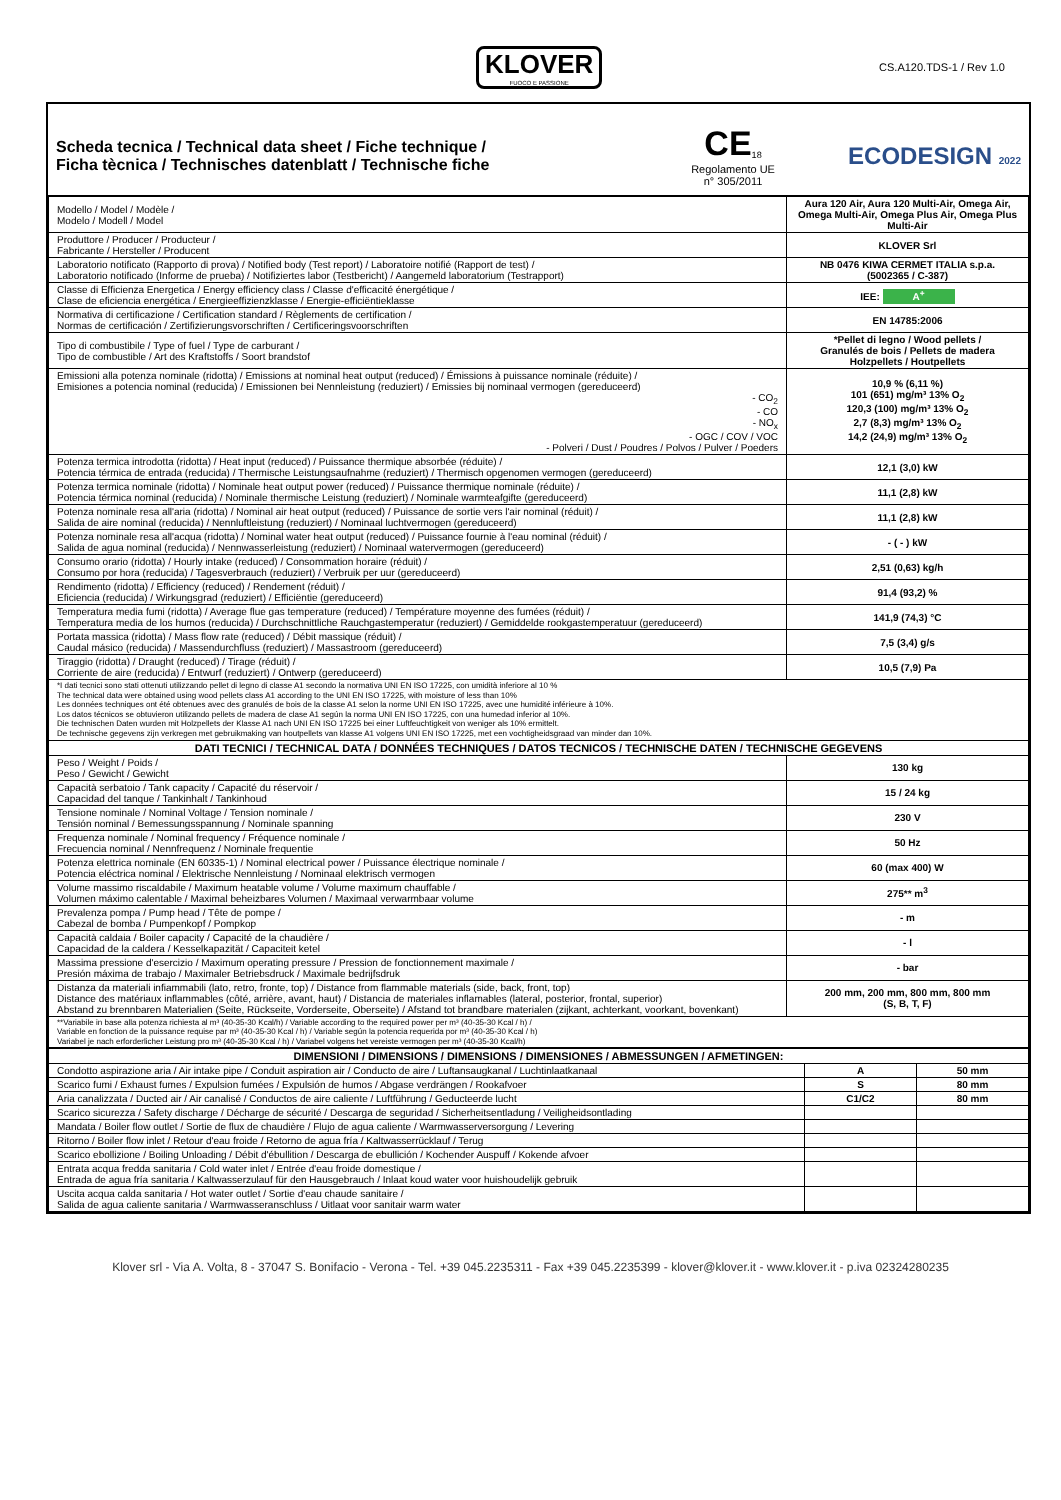KLOVER
FUOCO E PASSIONE
CS.A120.TDS-1 / Rev 1.0
Scheda tecnica / Technical data sheet / Fiche technique /
Ficha tècnica / Technisches datenblatt / Technische fiche
CE<sub>18</sub>
Regolamento UE
n° 305/2011
ECODESIGN 2022
| Modello / Model / Modèle / Modelo / Modell / Model | Aura 120 Air, Aura 120 Multi-Air, Omega Air, Omega Multi-Air, Omega Plus Air, Omega Plus Multi-Air |
| Produttore / Producer / Producteur / Fabricante / Hersteller / Producent | KLOVER Srl |
| Laboratorio notificato (Rapporto di prova) / Notified body (Test report) / Laboratoire notifié (Rapport de test) / Laboratorio notificado (Informe de prueba) / Notifiziertes labor (Testbericht) / Aangemeld laboratorium (Testrapport) | NB 0476 KIWA CERMET ITALIA s.p.a. (5002365 / C-387) |
| Classe di Efficienza Energetica / Energy efficiency class / Classe d'efficacité énergétique / Clase de eficiencia energética / Energieeffizienzklasse / Energie-efficiëntieklasse | IEE: A<sup>+</sup> |
| Normativa di certificazione / Certification standard / Règlements de certification / Normas de certificación / Zertifizierungsvorschriften / Certificeringsvoorschriften | EN 14785:2006 |
| Tipo di combustibile / Type of fuel / Type de carburant / Tipo de combustible / Art des Kraftstoffs / Soort brandstof | *Pellet di legno / Wood pellets / Granulés de bois / Pellets de madera Holzpellets / Houtpellets |
| Emissioni alla potenza nominale (ridotta) / Emissions at nominal heat output (reduced) / Émissions à puissance nominale (réduite) / Emisiones a potencia nominal (reducida) / Emissionen bei Nennleistung (reduziert) / Emissies bij nominaal vermogen (gereduceerd) - CO<sub>2</sub> - CO - NO<sub>x</sub> - OGC / COV / VOC - Polveri / Dust / Poudres / Polvos / Pulver / Poeders | 10,9 % (6,11 %) 101 (651) mg/m³ 13% O<sub>2</sub> 120,3 (100) mg/m³ 13% O<sub>2</sub> 2,7 (8,3) mg/m³ 13% O<sub>2</sub> 14,2 (24,9) mg/m³ 13% O<sub>2</sub> |
| Potenza termica introdotta (ridotta) / Heat input (reduced) / Puissance thermique absorbée (réduite) / Potencia térmica de entrada (reducida) / Thermische Leistungsaufnahme (reduziert) / Thermisch opgenomen vermogen (gereduceerd) | 12,1 (3,0) kW |
| Potenza termica nominale (ridotta) / Nominale heat output power (reduced) / Puissance thermique nominale (réduite) / Potencia térmica nominal (reducida) / Nominale thermische Leistung (reduziert) / Nominale warmteafgifte (gereduceerd) | 11,1 (2,8) kW |
| Potenza nominale resa all'aria (ridotta) / Nominal air heat output (reduced) / Puissance de sortie vers l'air nominal (réduit) / Salida de aire nominal (reducida) / Nennluftleistung (reduziert) / Nominaal luchtvermogen (gereduceerd) | 11,1 (2,8) kW |
| Potenza nominale resa all'acqua (ridotta) / Nominal water heat output (reduced) / Puissance fournie à l'eau nominal (réduit) / Salida de agua nominal (reducida) / Nennwasserleistung (reduziert) / Nominaal watervermogen (gereduceerd) | - ( - ) kW |
| Consumo orario (ridotta) / Hourly intake (reduced) / Consommation horaire (réduit) / Consumo por hora (reducida) / Tagesverbrauch (reduziert) / Verbruik per uur (gereduceerd) | 2,51 (0,63) kg/h |
| Rendimento (ridotta) / Efficiency (reduced) / Rendement (réduit) / Eficiencia (reducida) / Wirkungsgrad (reduziert) / Efficiëntie (gereduceerd) | 91,4 (93,2) % |
| Temperatura media fumi (ridotta) / Average flue gas temperature (reduced) / Température moyenne des fumées (réduit) / Temperatura media de los humos (reducida) / Durchschnittliche Rauchgastemperatur (reduziert) / Gemiddelde rookgastemperatuur (gereduceerd) | 141,9 (74,3) °C |
| Portata massica (ridotta) / Mass flow rate (reduced) / Débit massique (réduit) / Caudal másico (reducida) / Massendurchfluss (reduziert) / Massastroom (gereduceerd) | 7,5 (3,4) g/s |
| Tiraggio (ridotta) / Draught (reduced) / Tirage (réduit) / Corriente de aire (reducida) / Entwurf (reduziert) / Ontwerp (gereduceerd) | 10,5 (7,9) Pa |
| *I dati tecnici sono stati ottenuti utilizzando pellet di legno di classe A1 secondo la normativa UNI EN ISO 17225, con umidità inferiore al 10 % The technical data were obtained using wood pellets class A1 according to the UNI EN ISO 17225, with moisture of less than 10% Les données techniques ont été obtenues avec des granulés de bois de la classe A1 selon la norme UNI EN ISO 17225, avec une humidité inférieure à 10%. Los datos técnicos se obtuvieron utilizando pellets de madera de clase A1 según la norma UNI EN ISO 17225, con una humedad inferior al 10%. Die technischen Daten wurden mit Holzpellets der Klasse A1 nach UNI EN ISO 17225 bei einer Luftfeuchtigkeit von weniger als 10% ermittelt. De technische gegevens zijn verkregen met gebruikmaking van houtpellets van klasse A1 volgens UNI EN ISO 17225, met een vochtigheidsgraad van minder dan 10%. | |
| DATI TECNICI / TECHNICAL DATA / DONNÉES TECHNIQUES / DATOS TECNICOS / TECHNISCHE DATEN / TECHNISCHE GEGEVENS | |
| Peso / Weight / Poids / Peso / Gewicht / Gewicht | 130 kg |
| Capacità serbatoio / Tank capacity / Capacité du réservoir / Capacidad del tanque / Tankinhalt / Tankinhoud | 15 / 24 kg |
| Tensione nominale / Nominal Voltage / Tension nominale / Tensión nominal / Bemessungsspannung / Nominale spanning | 230 V |
| Frequenza nominale / Nominal frequency / Fréquence nominale / Frecuencia nominal / Nennfrequenz / Nominale frequentie | 50 Hz |
| Potenza elettrica nominale (EN 60335-1) / Nominal electrical power / Puissance électrique nominale / Potencia eléctrica nominal / Elektrische Nennleistung / Nominaal elektrisch vermogen | 60 (max 400) W |
| Volume massimo riscaldabile / Maximum heatable volume / Volume maximum chauffable / Volumen máximo calentable / Maximal beheizbares Volumen / Maximaal verwarmbaar volume | 275** m<sup>3</sup> |
| Prevalenza pompa / Pump head / Tête de pompe / Cabezal de bomba / Pumpenkopf / Pompkop | - m |
| Capacità caldaia / Boiler capacity / Capacité de la chaudière / Capacidad de la caldera / Kesselkapazität / Capaciteit ketel | - l |
| Massima pressione d'esercizio / Maximum operating pressure / Pression de fonctionnement maximale / Presión máxima de trabajo / Maximaler Betriebsdruck / Maximale bedrijfsdruk | - bar |
| Distanza da materiali infiammabili (lato, retro, fronte, top) / Distance from flammable materials (side, back, front, top) Distance des matériaux inflammables (côté, arrière, avant, haut) / Distancia de materiales inflamables (lateral, posterior, frontal, superior) Abstand zu brennbaren Materialien (Seite, Rückseite, Vorderseite, Oberseite) / Afstand tot brandbare materialen (zijkant, achterkant, voorkant, bovenkant) | 200 mm, 200 mm, 800 mm, 800 mm (S, B, T, F) |
| **Variabile in base alla potenza richiesta al m³ (40-35-30 Kcal/h) / Variable according to the required power per m³ (40-35-30 Kcal / h) / Variable en fonction de la puissance requise par m³ (40-35-30 Kcal / h) / Variable según la potencia requerida por m³ (40-35-30 Kcal / h) Variabel je nach erforderlicher Leistung pro m³ (40-35-30 Kcal / h) / Variabel volgens het vereiste vermogen per m³ (40-35-30 Kcal/h) | |
| DIMENSIONI / DIMENSIONS / DIMENSIONS / DIMENSIONES / ABMESSUNGEN / AFMETINGEN: | | |
| Condotto aspirazione aria / Air intake pipe / Conduit aspiration air / Conducto de aire / Luftansaugkanal / Luchtinlaatkanaal | A | 50 mm |
| Scarico fumi / Exhaust fumes / Expulsion fumées / Expulsión de humos / Abgase verdrängen / Rookafvoer | S | 80 mm |
| Aria canalizzata / Ducted air / Air canalisé / Conductos de aire caliente / Luftführung / Geducteerde lucht | C1/C2 | 80 mm |
| Scarico sicurezza / Safety discharge / Décharge de sécurité / Descarga de seguridad / Sicherheitsentladung / Veiligheidsontlading | | |
| Mandata / Boiler flow outlet / Sortie de flux de chaudière / Flujo de agua caliente / Warmwasserversorgung / Levering | | |
| Ritorno / Boiler flow inlet / Retour d'eau froide / Retorno de agua fría / Kaltwasserrücklauf / Terug | | |
| Scarico ebollizione / Boiling Unloading / Débit d'ébullition / Descarga de ebullición / Kochender Auspuff / Kokende afvoer | | |
| Entrata acqua fredda sanitaria / Cold water inlet / Entrée d'eau froide domestique / Entrada de agua fría sanitaria / Kaltwasserzulauf für den Hausgebrauch / Inlaat koud water voor huishoudelijk gebruik | | |
| Uscita acqua calda sanitaria / Hot water outlet / Sortie d'eau chaude sanitaire / Salida de agua caliente sanitaria / Warmwasseranschluss / Uitlaat voor sanitair warm water | | |
Klover srl - Via A. Volta, 8 - 37047 S. Bonifacio - Verona - Tel. +39 045.2235311 - Fax +39 045.2235399 - klover@klover.it - www.klover.it - p.iva 02324280235